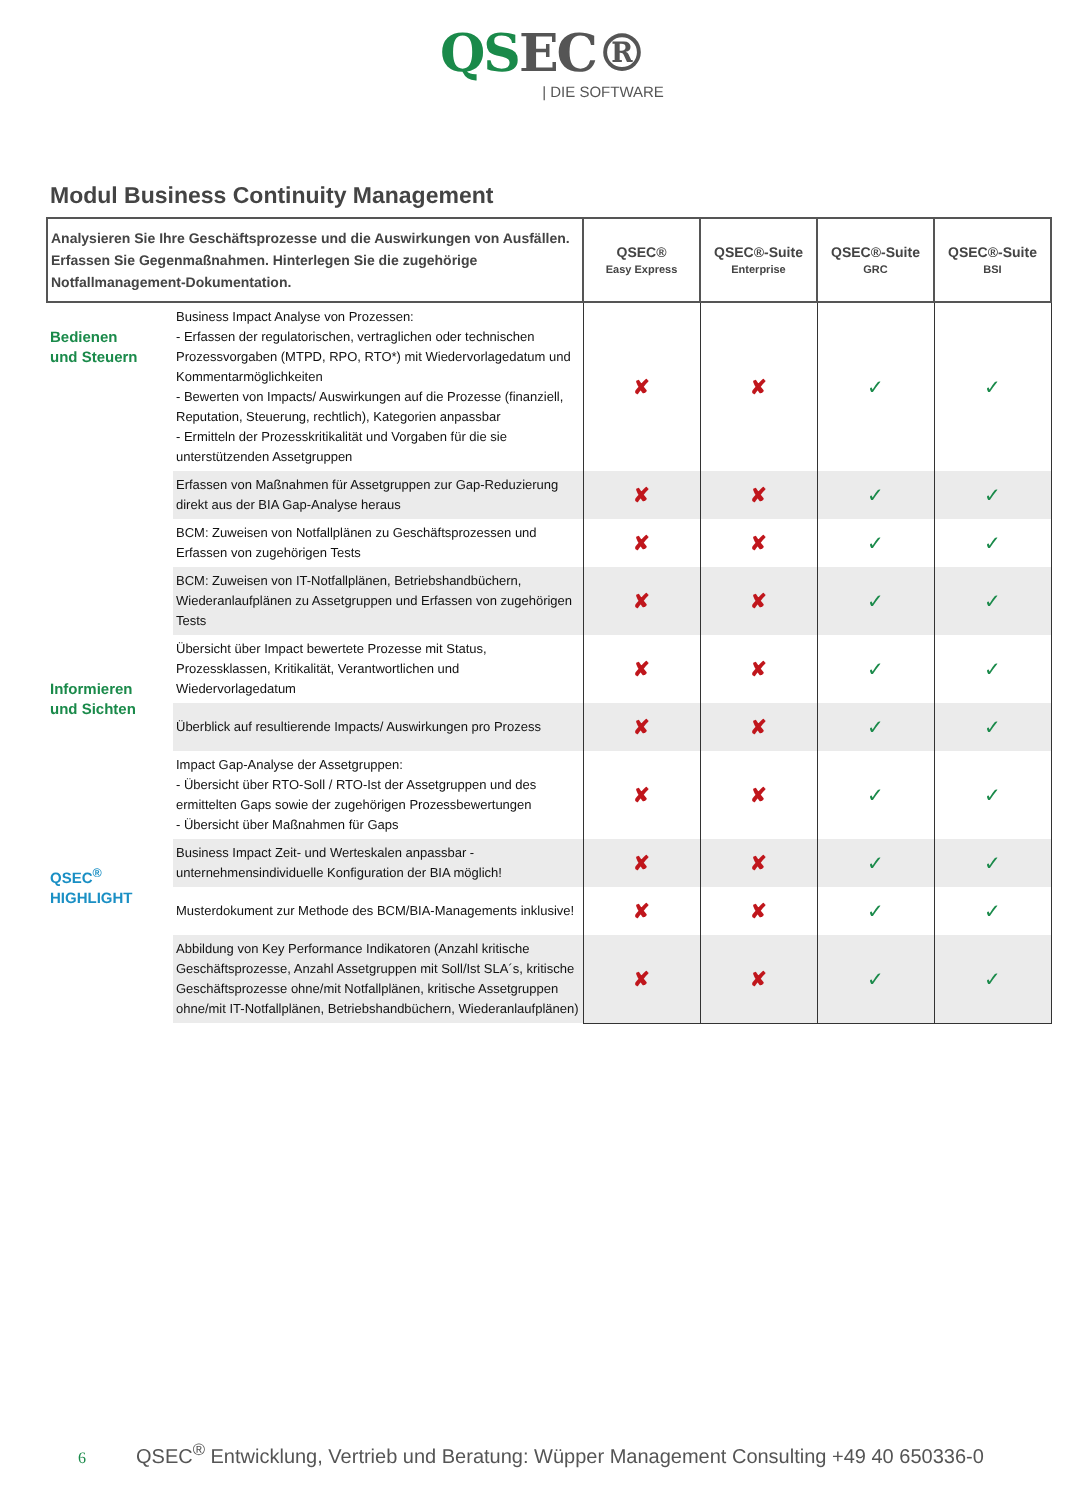QSEC®
| DIE SOFTWARE
Modul Business Continuity Management
| Analysieren Sie Ihre Geschäftsprozesse und die Auswirkungen von Ausfällen. Erfassen Sie Gegenmaßnahmen. Hinterlegen Sie die zugehörige Notfallmanagement-Dokumentation. | | QSEC® Easy Express | QSEC®-Suite Enterprise | QSEC®-Suite GRC | QSEC®-Suite BSI |
| --- | --- | --- | --- | --- | --- |
| Bedienen und Steuern | Business Impact Analyse von Prozessen: - Erfassen der regulatorischen, vertraglichen oder technischen Prozessvorgaben (MTPD, RPO, RTO*) mit Wiedervorlagedatum und Kommentarmöglichkeiten - Bewerten von Impacts/ Auswirkungen auf die Prozesse (finanziell, Reputation, Steuerung, rechtlich), Kategorien anpassbar - Ermitteln der Prozesskritikalität und Vorgaben für die sie unterstützenden Assetgruppen | ✘ | ✘ | ✓ | ✓ |
| | Erfassen von Maßnahmen für Assetgruppen zur Gap-Reduzierung direkt aus der BIA Gap-Analyse heraus | ✘ | ✘ | ✓ | ✓ |
| | BCM: Zuweisen von Notfallplänen zu Geschäftsprozessen und Erfassen von zugehörigen Tests | ✘ | ✘ | ✓ | ✓ |
| | BCM: Zuweisen von IT-Notfallplänen, Betriebshandbüchern, Wiederanlaufplänen zu Assetgruppen und Erfassen von zugehörigen Tests | ✘ | ✘ | ✓ | ✓ |
| Informieren und Sichten | Übersicht über Impact bewertete Prozesse mit Status, Prozessklassen, Kritikalität, Verantwortlichen und Wiedervorlagedatum | ✘ | ✘ | ✓ | ✓ |
| | Überblick auf resultierende Impacts/ Auswirkungen pro Prozess | ✘ | ✘ | ✓ | ✓ |
| | Impact Gap-Analyse der Assetgruppen: - Übersicht über RTO-Soll / RTO-Ist der Assetgruppen und des ermittelten Gaps sowie der zugehörigen Prozessbewertungen - Übersicht über Maßnahmen für Gaps | ✘ | ✘ | ✓ | ✓ |
| QSEC<sup>®</sup> HIGHLIGHT | Business Impact Zeit- und Werteskalen anpassbar - unternehmensindividuelle Konfiguration der BIA möglich! | ✘ | ✘ | ✓ | ✓ |
| | Musterdokument zur Methode des BCM/BIA-Managements inklusive! | ✘ | ✘ | ✓ | ✓ |
| | Abbildung von Key Performance Indikatoren (Anzahl kritische Geschäftsprozesse, Anzahl Assetgruppen mit Soll/Ist SLA´s, kritische Geschäftsprozesse ohne/mit Notfallplänen, kritische Assetgruppen ohne/mit IT-Notfallplänen, Betriebshandbüchern, Wiederanlaufplänen) | ✘ | ✘ | ✓ | ✓ |
6 QSEC<sup>®</sup> Entwicklung, Vertrieb und Beratung: Wüpper Management Consulting +49 40 650336-0